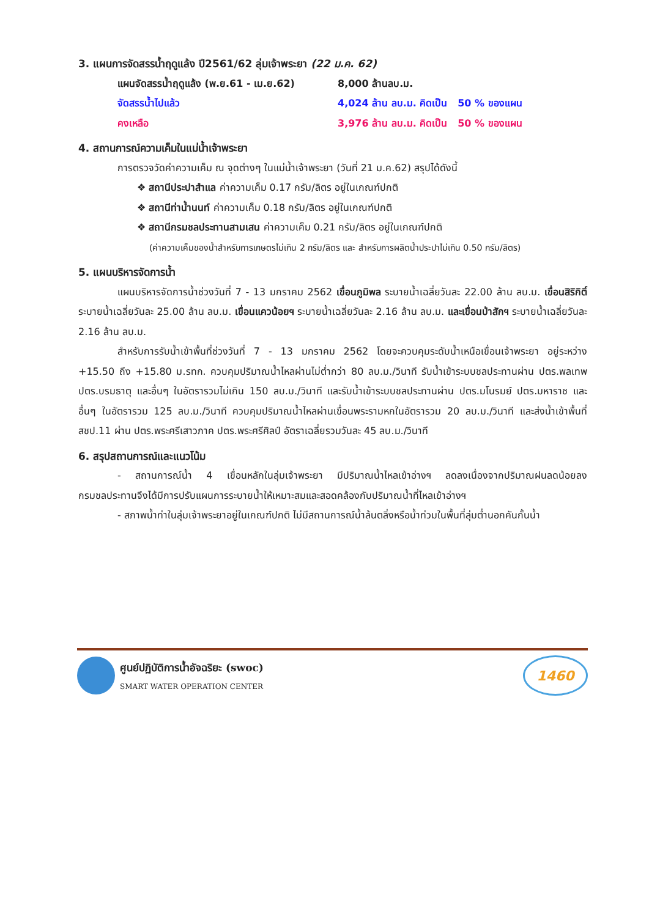3. แผนการจัดสรรน้ำฤดูแล้ง ปี2561/62 ลุ่มเจ้าพระยา (22 ม.ค. 62)
แผนจัดสรรน้ำฤดูแล้ง (พ.ย.61 - เม.ย.62) 8,000 ล้านลบ.ม.
จัดสรรน้ำไปแล้ว 4,024 ล้าน ลบ.ม. คิดเป็น 50 % ของแผน
คงเหลือ 3,976 ล้าน ลบ.ม. คิดเป็น 50 % ของแผน
4. สถานการณ์ความเค็มในแม่น้ำเจ้าพระยา
การตรวจวัดค่าความเค็ม ณ จุดต่างๆ ในแม่น้ำเจ้าพระยา (วันที่ 21 ม.ค.62) สรุปได้ดังนี้
❖ สถานีประปาสำแล ค่าความเค็ม 0.17 กรัม/ลิตร อยู่ในเกณฑ์ปกติ
❖ สถานีท่าน้ำนนท์ ค่าความเค็ม 0.18 กรัม/ลิตร อยู่ในเกณฑ์ปกติ
❖ สถานีกรมชลประทานสามเสน ค่าความเค็ม 0.21 กรัม/ลิตร อยู่ในเกณฑ์ปกติ
(ค่าความเค็มของน้ำสำหรับการเกษตรไม่เกิน 2 กรัม/ลิตร และ สำหรับการผลิตน้ำประปาไม่เกิน 0.50 กรัม/ลิตร)
5. แผนบริหารจัดการน้ำ
แผนบริหารจัดการน้ำช่วงวันที่ 7 - 13 มกราคม 2562 เขื่อนภูมิพล ระบายน้ำเฉลี่ยวันละ 22.00 ล้าน ลบ.ม. เขื่อนสิริกิติ์ ระบายน้ำเฉลี่ยวันละ 25.00 ล้าน ลบ.ม. เขื่อนแควน้อยฯ ระบายน้ำเฉลี่ยวันละ 2.16 ล้าน ลบ.ม. และเขื่อนป่าสักฯ ระบายน้ำเฉลี่ยวันละ 2.16 ล้าน ลบ.ม.
สำหรับการรับน้ำเข้าพื้นที่ช่วงวันที่ 7 - 13 มกราคม 2562 โดยจะควบคุมระดับน้ำเหนือเขื่อนเจ้าพระยา อยู่ระหว่าง +15.50 ถึง +15.80 ม.รทก. ควบคุมปริมาณน้ำไหลผ่านไม่ต่ำกว่า 80 ลบ.ม./วินาที รับน้ำเข้าระบบชลประทานผ่าน ปตร.พลเทพ ปตร.บรมธาตุ และอื่นๆ ในอัตรารวมไม่เกิน 150 ลบ.ม./วินาที และรับน้ำเข้าระบบชลประทานผ่าน ปตร.มโนรมย์ ปตร.มหาราช และอื่นๆ ในอัตรารวม 125 ลบ.ม./วินาที ควบคุมปริมาณน้ำไหลผ่านเขื่อนพระรามหกในอัตรารวม 20 ลบ.ม./วินาที และส่งน้ำเข้าพื้นที่ สชป.11 ผ่าน ปตร.พระศรีเสาวภาค ปตร.พระศรีศิลป์ อัตราเฉลี่ยรวมวันละ 45 ลบ.ม./วินาที
6. สรุปสถานการณ์และแนวโน้ม
- สถานการณ์น้ำ 4 เขื่อนหลักในลุ่มเจ้าพระยา มีปริมาณน้ำไหลเข้าอ่างฯ ลดลงเนื่องจากปริมาณฝนลดน้อยลง กรมชลประทานจึงได้มีการปรับแผนการระบายน้ำให้เหมาะสมและสอดคล้องกับปริมาณน้ำที่ไหลเข้าอ่างฯ
- สภาพน้ำท่าในลุ่มเจ้าพระยาอยู่ในเกณฑ์ปกติ ไม่มีสถานการณ์น้ำล้นตลิ่งหรือน้ำท่วมในพื้นที่ลุ่มต่ำนอกคันกั้นน้ำ
ศูนย์ปฏิบัติการน้ำอัจฉริยะ (swoc)
SMART WATER OPERATION CENTER
1460